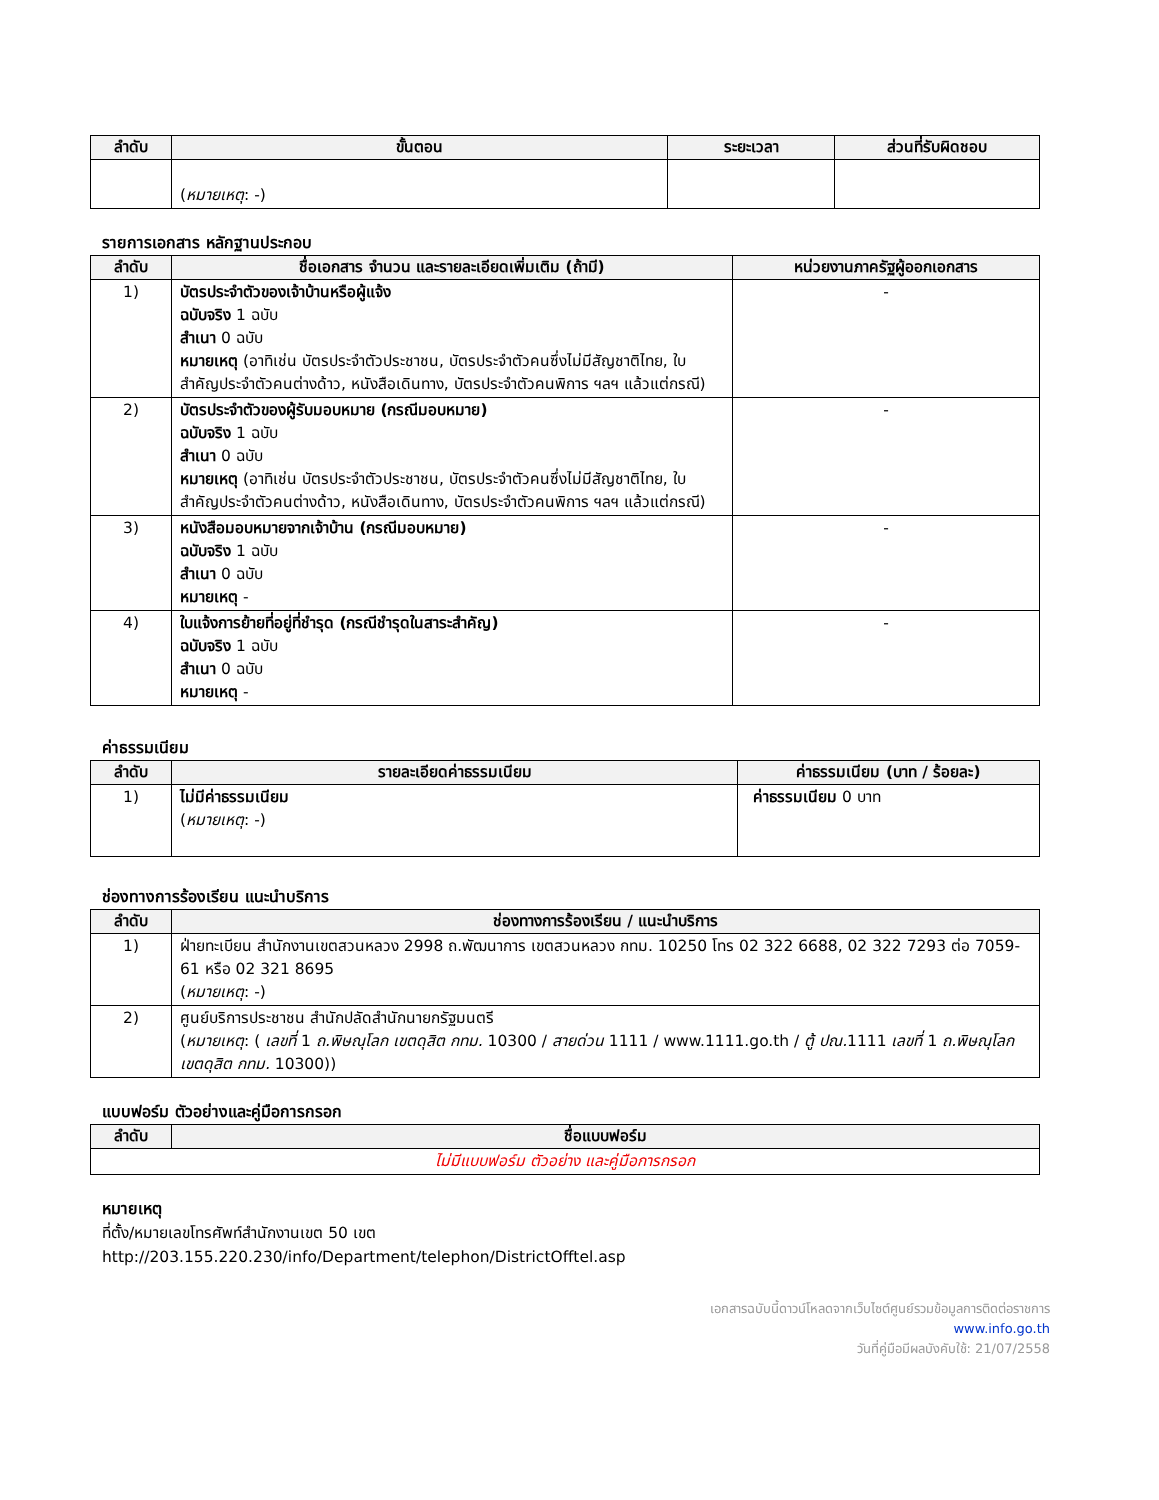| ลำดับ | ขั้นตอน | ระยะเวลา | ส่วนที่รับผิดชอบ |
| --- | --- | --- | --- |
| | ( หมายเหตุ : -) | | |
รายการเอกสาร หลักฐานประกอบ
| ลำดับ | ชื่อเอกสาร จำนวน และรายละเอียดเพิ่มเติม (ถ้ามี) | หน่วยงานภาครัฐผู้ออกเอกสาร |
| --- | --- | --- |
| 1) | บัตรประจำตัวของเจ้าบ้านหรือผู้แจ้ง ฉบับจริง 1 ฉบับ สำเนา 0 ฉบับ หมายเหตุ (อาทิเช่น บัตรประจำตัวประชาชน, บัตรประจำตัวคนซึ่งไม่มีสัญชาติไทย, ใบสำคัญประจำตัวคนต่างด้าว, หนังสือเดินทาง, บัตรประจำตัวคนพิการ ฯลฯ แล้วแต่กรณี) | - |
| 2) | บัตรประจำตัวของผู้รับมอบหมาย (กรณีมอบหมาย) ฉบับจริง 1 ฉบับ สำเนา 0 ฉบับ หมายเหตุ (อาทิเช่น บัตรประจำตัวประชาชน, บัตรประจำตัวคนซึ่งไม่มีสัญชาติไทย, ใบสำคัญประจำตัวคนต่างด้าว, หนังสือเดินทาง, บัตรประจำตัวคนพิการ ฯลฯ แล้วแต่กรณี) | - |
| 3) | หนังสือมอบหมายจากเจ้าบ้าน (กรณีมอบหมาย) ฉบับจริง 1 ฉบับ สำเนา 0 ฉบับ หมายเหตุ - | - |
| 4) | ใบแจ้งการย้ายที่อยู่ที่ชำรุด (กรณีชำรุดในสาระสำคัญ) ฉบับจริง 1 ฉบับ สำเนา 0 ฉบับ หมายเหตุ - | - |
ค่าธรรมเนียม
| ลำดับ | รายละเอียดค่าธรรมเนียม | ค่าธรรมเนียม (บาท / ร้อยละ) |
| --- | --- | --- |
| 1) | ไม่มีค่าธรรมเนียม ( หมายเหตุ : -) | ค่าธรรมเนียม 0 บาท |
ช่องทางการร้องเรียน แนะนำบริการ
| ลำดับ | ช่องทางการร้องเรียน / แนะนำบริการ |
| --- | --- |
| 1) | ฝ่ายทะเบียน สำนักงานเขตสวนหลวง 2998 ถ.พัฒนาการ เขตสวนหลวง กทม. 10250 โทร 02 322 6688, 02 322 7293 ต่อ 7059-61 หรือ 02 321 8695 ( หมายเหตุ : -) |
| 2) | ศูนย์บริการประชาชน สำนักปลัดสำนักนายกรัฐมนตรี ( หมายเหตุ : ( เลขที่ 1 ถ.พิษณุโลก เขตดุสิต กทม. 10300 / สายด่วน 1111 / www.1111.go.th / ตู้ ปณ. 1111 เลขที่ 1 ถ.พิษณุโลก เขตดุสิต กทม. 10300)) |
แบบฟอร์ม ตัวอย่างและคู่มือการกรอก
| ลำดับ | ชื่อแบบฟอร์ม |
| --- | --- |
| ไม่มีแบบฟอร์ม ตัวอย่าง และคู่มือการกรอก | |
หมายเหตุ
ที่ตั้ง/หมายเลขโทรศัพท์สำนักงานเขต 50 เขต
http://203.155.220.230/info/Department/telephon/DistrictOfftel.asp
เอกสารฉบับนี้ดาวน์โหลดจากเว็บไซต์ศูนย์รวมข้อมูลการติดต่อราชการ
www.info.go.th
วันที่คู่มือมีผลบังคับใช้: 21/07/2558